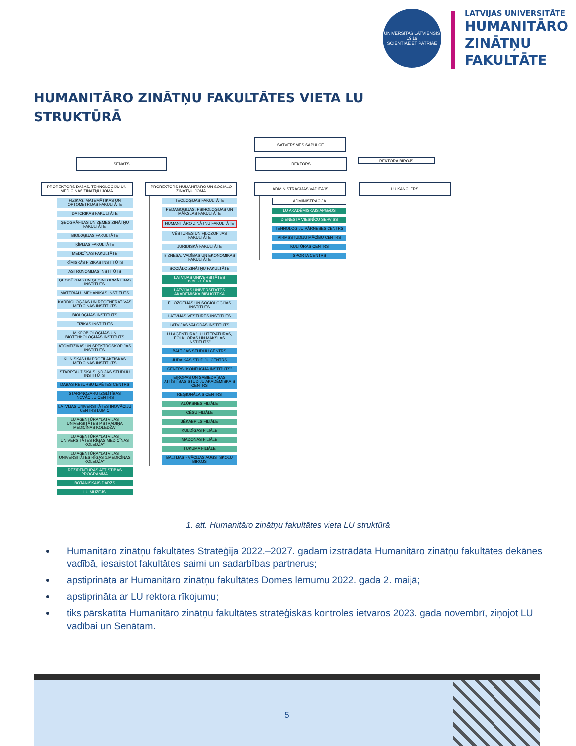UNIVERSITAS LATVIENSIS
19 19
SCIENTIAE ET PATRIAE
LATVIJAS UNIVERSITĀTE
HUMANITĀRO
ZINĀTŅU
FAKULTĀTE
HUMANITĀRO ZINĀTŅU FAKULTĀTES VIETA LU
STRUKTŪRĀ
SATVERSMES SAPULCE
SENĀTS REKTORS
REKTORA BIROJS
PROREKTORS DABAS, TEHNOLOĢIJU UN MEDICĪNAS ZINĀTŅU JOMĀ
FIZIKAS, MATEMĀTIKAS UN OPTOMETRIJAS FAKULTĀTE
DATORIKAS FAKULTĀTE
ĢEOGRĀFIJAS UN ZEMES ZINĀTŅU FAKULTĀTE
BIOLOĢIJAS FAKULTĀTE
ĶĪMIJAS FAKULTĀTE
MEDICĪNAS FAKULTĀTE
ĶĪMISKĀS FIZIKAS INSTITŪTS
ASTRONOMIJAS INSTITŪTS
ĢEODĒZIJAS UN ĢEOINFORMĀTIKAS INSTITŪTS
MATERIĀLU MEHĀNIKAS INSTITŪTS
KARDIOLOĢIJAS UN REĢENERATĪVĀS MEDICĪNAS INSTITŪTS
BIOLOĢIJAS INSTITŪTS
FIZIKAS INSTITŪTS
MIKROBIOLOĢIJAS UN BIOTEHNOLOĢIJAS INSTITŪTS
ATOMFIZIKAS UN SPEKTROSKOPIJAS INSTITŪTS
KLĪNISKĀS UN PROFILAKTISKĀS MEDICĪNAS INSTITŪTS
STARPTAUTISKAIS INDIJAS STUDIJU INSTITŪTS
DABAS RESURSU IZPĒTES CENTRS
STARPNOZARU IZGLĪTĪBAS INOVĀCIJU CENTRS
LATVIJAS UNIVERSITĀTES INOVĀCIJU CENTRS LUMIC
LU AĢENTŪRA "LATVIJAS UNIVERSITĀTES P.STRADIŅA MEDICĪNAS KOLEDŽA"
LU AĢENTŪRA "LATVIJAS UNIVERSITĀTES RĪGAS MEDICĪNAS KOLEDŽA"
LU AĢENTŪRA "LATVIJAS UNIVERSITĀTES RĪGAS 1.MEDICĪNAS KOLEDŽA"
REZIDENTŪRAS ATTĪSTĪBAS PROGRAMMA
BOTĀNISKAIS DĀRZS
LU MUZEJS
PROREKTORS HUMANITĀRO UN SOCIĀLO ZINĀTŅU JOMĀ
TEOLOĢIJAS FAKULTĀTE
PEDAGOĢIJAS, PSIHOLOĢIJAS UN MĀKSLAS FAKULTĀTE
HUMANITĀRO ZINĀTŅU FAKULTĀTE
VĒSTURES UN FILOZOFIJAS FAKULTĀTE
JURIDISKĀ FAKULTĀTE
BIZNESA, VADĪBAS UN EKONOMIKAS FAKULTĀTE
SOCIĀLO ZINĀTŅU FAKULTĀTE
LATVIJAS UNIVERSITĀTES BIBLIOTĒKA
LATVIJAS UNIVERSITĀTES AKADĒMISKĀ BIBLIOTĒKA
FILOZOFIJAS UN SOCIOLOĢIJAS INSTITŪTS
LATVIJAS VĒSTURES INSTITŪTS
LATVIJAS VALODAS INSTITŪTS
LU AĢENTŪRA "LU LITERATŪRAS, FOLKLORAS UN MĀKSLAS INSTITŪTS"
BALTIJAS STUDIJU CENTRS
JŪDAIKAS STUDIJU CENTRS
CENTRS "KONFŪCIJA INSTITŪTS"
EIROPAS UN SABIEDRĪBAS ATTĪSTĪBAS STUDIJU AKADĒMISKAIS CENTRS
REĢIONĀLAIS CENTRS
ALŪKSNES FILIĀLE
CĒSU FILIĀLE
JĒKABPILS FILIĀLE
KULDĪGAS FILIĀLE
MADONAS FILIĀLE
TUKUMA FILIĀLE
BALTIJAS - VĀCIJAS AUGSTSKOLU BIROJS
ADMINISTRĀCIJAS VADĪTĀJS
ADMINISTRĀCIJA
LU AKADĒMISKAIS APGĀDS
DIENESTA VIESNĪCU SERVISS
TEHNOLOĢIJU PĀRNESES CENTRS
PIRMSSTUDIJU MĀCĪBU CENTRS
KULTŪRAS CENTRS
SPORTA CENTRS
LU KANCLERS
1. att. Humanitāro zinātņu fakultātes vieta LU struktūrā
Humanitāro zinātņu fakultātes Stratēģija 2022.–2027. gadam izstrādāta Humanitāro zinātņu fakultātes dekānes vadībā, iesaistot fakultātes saimi un sadarbības partnerus;
apstiprināta ar Humanitāro zinātņu fakultātes Domes lēmumu 2022. gada 2. maijā;
apstiprināta ar LU rektora rīkojumu;
tiks pārskatīta Humanitāro zinātņu fakultātes stratēģiskās kontroles ietvaros 2023. gada novembrī, ziņojot LU vadībai un Senātam.
5